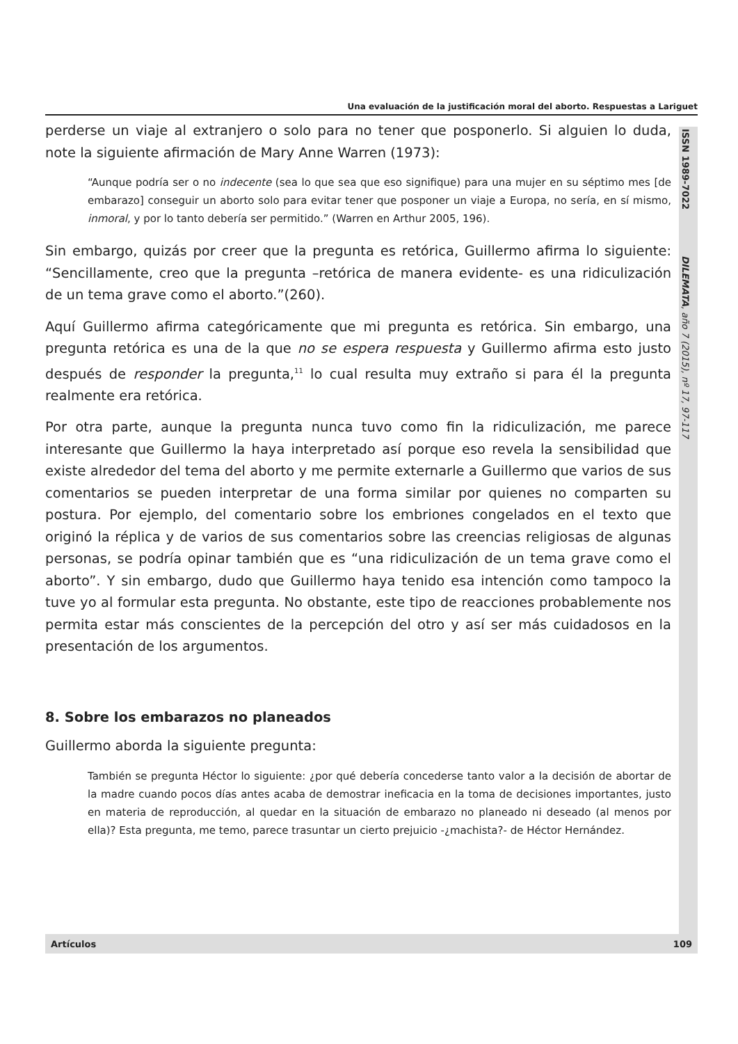Una evaluación de la justificación moral del aborto. Respuestas a Lariguet
ISSN 1989-7022 DILEMATA, año 7 (2015), nº 17, 97-117
perderse un viaje al extranjero o solo para no tener que posponerlo. Si alguien lo duda, note la siguiente afirmación de Mary Anne Warren (1973):
“Aunque podría ser o no indecente (sea lo que sea que eso signifique) para una mujer en su séptimo mes [de embarazo] conseguir un aborto solo para evitar tener que posponer un viaje a Europa, no sería, en sí mismo, inmoral, y por lo tanto debería ser permitido.” (Warren en Arthur 2005, 196).
Sin embargo, quizás por creer que la pregunta es retórica, Guillermo afirma lo siguiente: “Sencillamente, creo que la pregunta –retórica de manera evidente- es una ridiculización de un tema grave como el aborto.”(260).
Aquí Guillermo afirma categóricamente que mi pregunta es retórica. Sin embargo, una pregunta retórica es una de la que no se espera respuesta y Guillermo afirma esto justo después de responder la pregunta,<sup>11</sup> lo cual resulta muy extraño si para él la pregunta realmente era retórica.
Por otra parte, aunque la pregunta nunca tuvo como fin la ridiculización, me parece interesante que Guillermo la haya interpretado así porque eso revela la sensibilidad que existe alrededor del tema del aborto y me permite externarle a Guillermo que varios de sus comentarios se pueden interpretar de una forma similar por quienes no comparten su postura. Por ejemplo, del comentario sobre los embriones congelados en el texto que originó la réplica y de varios de sus comentarios sobre las creencias religiosas de algunas personas, se podría opinar también que es “una ridiculización de un tema grave como el aborto”. Y sin embargo, dudo que Guillermo haya tenido esa intención como tampoco la tuve yo al formular esta pregunta. No obstante, este tipo de reacciones probablemente nos permita estar más conscientes de la percepción del otro y así ser más cuidadosos en la presentación de los argumentos.
8. Sobre los embarazos no planeados
Guillermo aborda la siguiente pregunta:
También se pregunta Héctor lo siguiente: ¿por qué debería concederse tanto valor a la decisión de abortar de la madre cuando pocos días antes acaba de demostrar ineficacia en la toma de decisiones importantes, justo en materia de reproducción, al quedar en la situación de embarazo no planeado ni deseado (al menos por ella)? Esta pregunta, me temo, parece trasuntar un cierto prejuicio -¿machista?- de Héctor Hernández.
Artículos 109